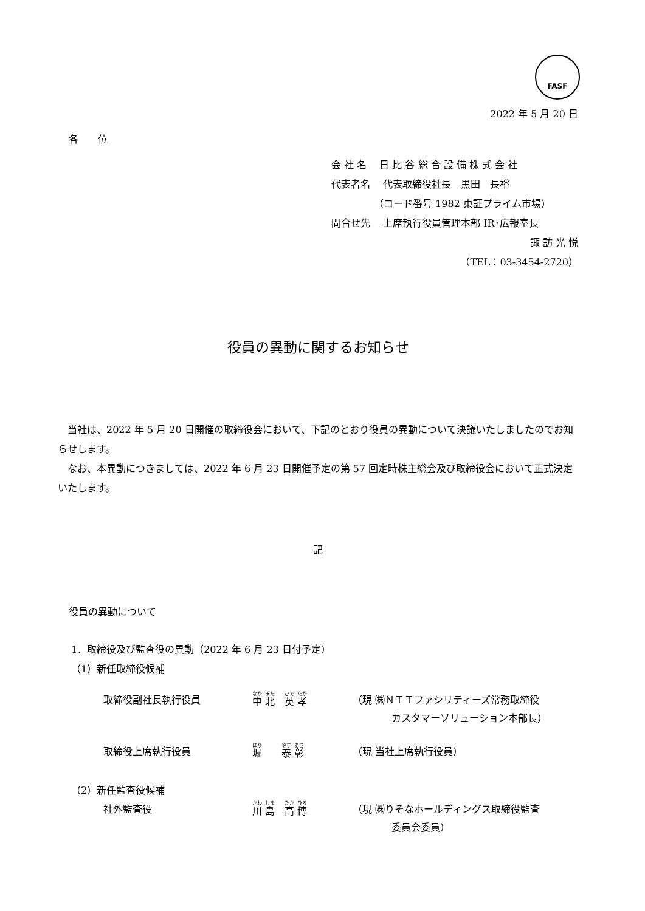FASF
2022 年 5 月 20 日
各　　位
会 社 名　 日 比 谷 総 合 設 備 株 式 会 社
代表者名　 代表取締役社長　黒田　長裕
（コード番号 1982 東証プライム市場）
問合せ先　 上席執行役員管理本部 IR･広報室長
諏 訪 光 悦
（TEL：03-3454-2720）
役員の異動に関するお知らせ
　当社は、2022 年 5 月 20 日開催の取締役会において、下記のとおり役員の異動について決議いたしましたのでお知らせします。
　なお、本異動につきましては、2022 年 6 月 23 日開催予定の第 57 回定時株主総会及び取締役会において正式決定いたします。
記
役員の異動について
1．取締役及び監査役の異動（2022 年 6 月 23 日付予定）
（1）新任取締役候補
取締役副社長執行役員 中 北　英 孝
（現 ㈱ＮＴＴファシリティーズ常務取締役
　　　　カスタマーソリューション本部長）
取締役上席執行役員 堀　　泰 彰
（現 当社上席執行役員）
（2）新任監査役候補
社外監査役 川 島　高 博
（現 ㈱りそなホールディングス取締役監査
　　　　委員会委員）